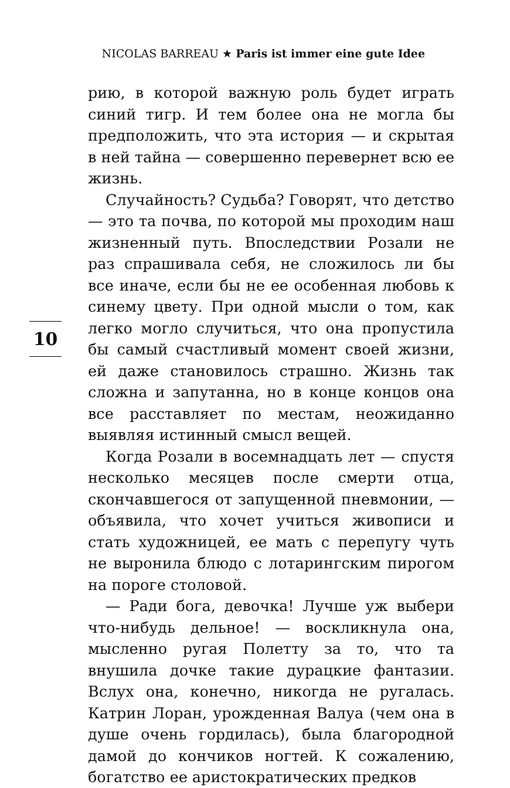NICOLAS BARREAU ★ Paris ist immer eine gute Idee
рию, в которой важную роль будет играть синий тигр. И тем более она не могла бы предположить, что эта история — и скрытая в ней тайна — совершенно перевернет всю ее жизнь.
Случайность? Судьба? Говорят, что детство — это та почва, по которой мы проходим наш жизненный путь. Впоследствии Розали не раз спрашивала себя, не сложилось ли бы все иначе, если бы не ее особенная любовь к синему цвету. При одной мысли о том, как легко могло случиться, что она пропустила бы самый счастливый момент своей жизни, ей даже становилось страшно. Жизнь так сложна и запутанна, но в конце концов она все расставляет по местам, неожиданно выявляя истинный смысл вещей.
Когда Розали в восемнадцать лет — спустя несколько месяцев после смерти отца, скончавшегося от запущенной пневмонии, — объявила, что хочет учиться живописи и стать художницей, ее мать с перепугу чуть не выронила блюдо с лотарингским пирогом на пороге столовой.
— Ради бога, девочка! Лучше уж выбери что-нибудь дельное! — воскликнула она, мысленно ругая Полетту за то, что та внушила дочке такие дурацкие фантазии. Вслух она, конечно, никогда не ругалась. Катрин Лоран, урожденная Валуа (чем она в душе очень гордилась), была благородной дамой до кончиков ногтей. К сожалению, богатство ее аристократических предков
10